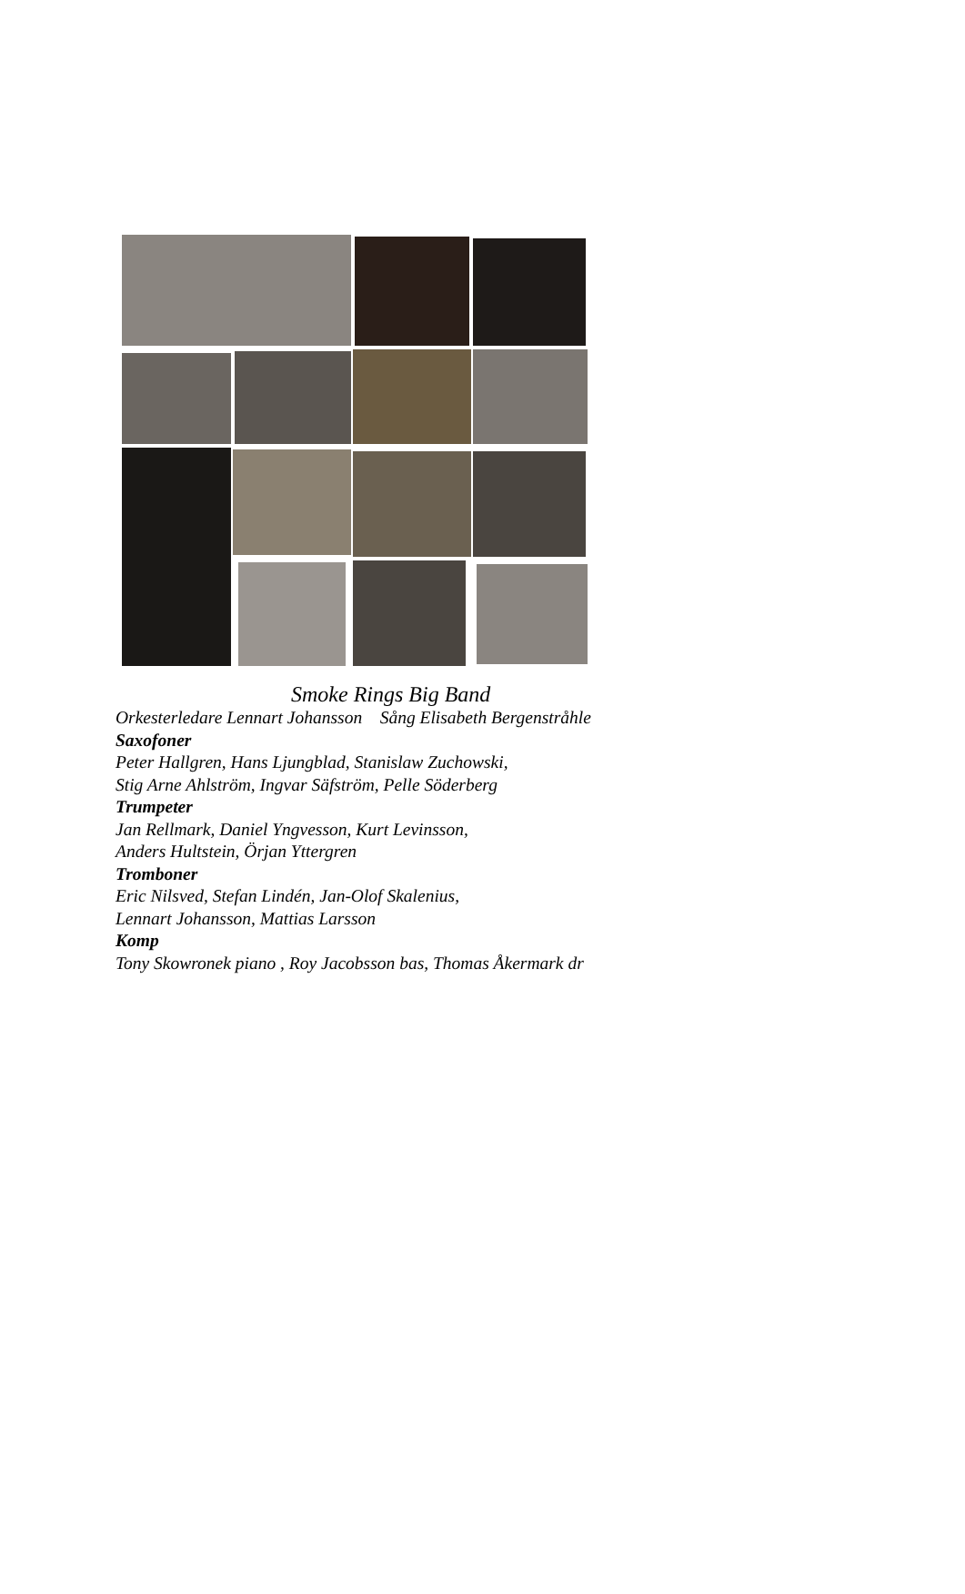Smoke Rings Big Band
Orkesterledare Lennart Johansson Sång Elisabeth Bergenstråhle
Saxofoner
Peter Hallgren, Hans Ljungblad, Stanislaw Zuchowski,
Stig Arne Ahlström, Ingvar Säfström, Pelle Söderberg
Trumpeter
Jan Rellmark, Daniel Yngvesson, Kurt Levinsson,
Anders Hultstein, Örjan Yttergren
Tromboner
Eric Nilsved, Stefan Lindén, Jan-Olof Skalenius,
Lennart Johansson, Mattias Larsson
Komp
Tony Skowronek piano , Roy Jacobsson bas, Thomas Åkermark dr